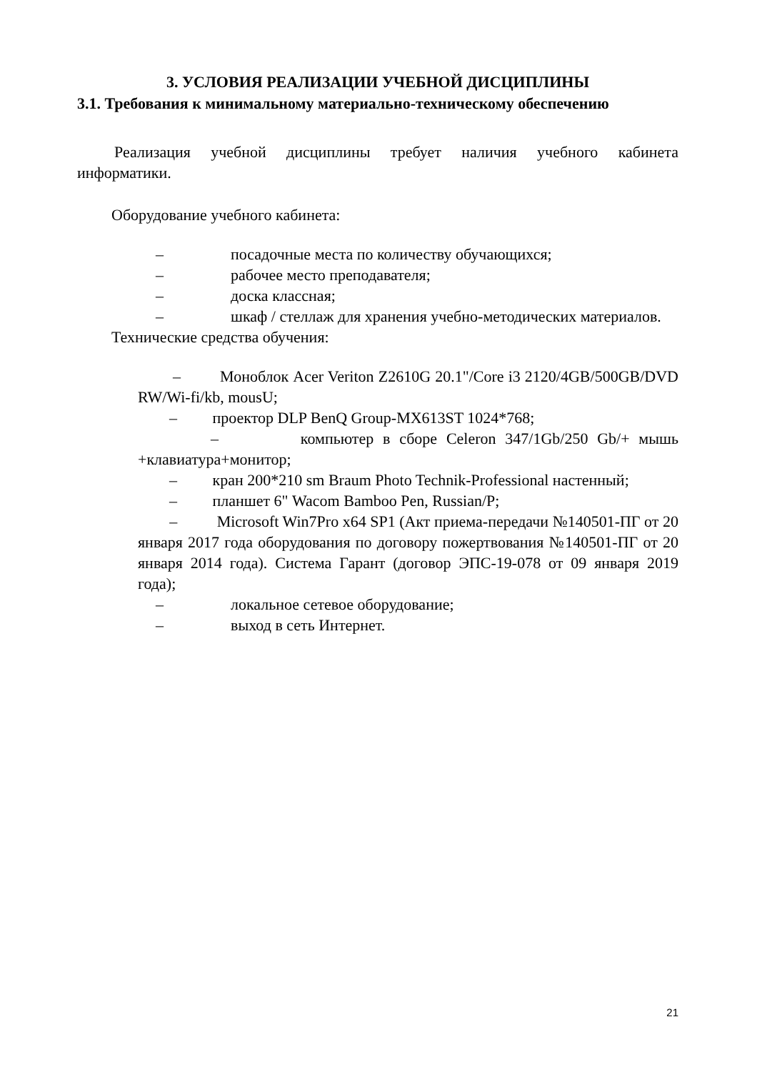3. УСЛОВИЯ РЕАЛИЗАЦИИ УЧЕБНОЙ ДИСЦИПЛИНЫ
3.1. Требования к минимальному материально-техническому обеспечению
Реализация учебной дисциплины требует наличия учебного кабинета информатики.
Оборудование учебного кабинета:
– посадочные места по количеству обучающихся;
– рабочее место преподавателя;
– доска классная;
– шкаф / стеллаж для хранения учебно-методических материалов.
Технические средства обучения:
– Моноблок Acer Veriton Z2610G 20.1"/Core i3 2120/4GB/500GB/DVD RW/Wi-fi/kb, mousU;
– проектор DLP BenQ Group-MX613ST 1024*768;
– компьютер в сборе Celeron 347/1Gb/250 Gb/+ мышь +клавиатура+монитор;
– кран 200*210 sm Braum Photo Technik-Professional настенный;
– планшет 6" Wacom Bamboo Pen, Russian/P;
– Microsoft Win7Pro x64 SP1 (Акт приема-передачи №140501-ПГ от 20 января 2017 года оборудования по договору пожертвования №140501-ПГ от 20 января 2014 года). Система Гарант (договор ЭПС-19-078 от 09 января 2019 года);
– локальное сетевое оборудование;
– выход в сеть Интернет.
21